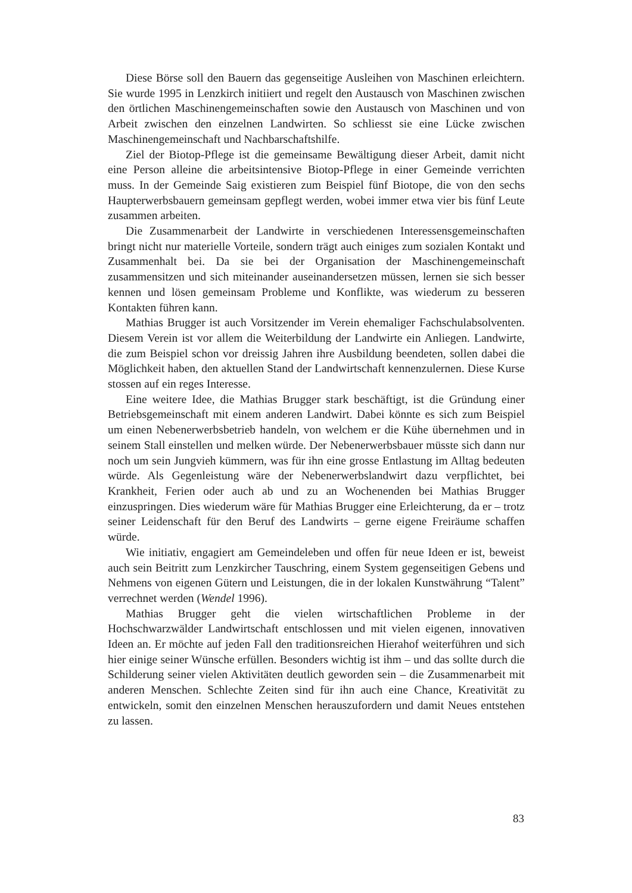Diese Börse soll den Bauern das gegenseitige Ausleihen von Maschinen erleichtern. Sie wurde 1995 in Lenzkirch initiiert und regelt den Austausch von Maschinen zwischen den örtlichen Maschinengemeinschaften sowie den Austausch von Maschinen und von Arbeit zwischen den einzelnen Landwirten. So schliesst sie eine Lücke zwischen Maschinengemeinschaft und Nachbarschaftshilfe.
Ziel der Biotop-Pflege ist die gemeinsame Bewältigung dieser Arbeit, damit nicht eine Person alleine die arbeitsintensive Biotop-Pflege in einer Gemeinde verrichten muss. In der Gemeinde Saig existieren zum Beispiel fünf Biotope, die von den sechs Haupterwerbsbauern gemeinsam gepflegt werden, wobei immer etwa vier bis fünf Leute zusammen arbeiten.
Die Zusammenarbeit der Landwirte in verschiedenen Interessensgemeinschaften bringt nicht nur materielle Vorteile, sondern trägt auch einiges zum sozialen Kontakt und Zusammenhalt bei. Da sie bei der Organisation der Maschinengemeinschaft zusammensitzen und sich miteinander auseinandersetzen müssen, lernen sie sich besser kennen und lösen gemeinsam Probleme und Konflikte, was wiederum zu besseren Kontakten führen kann.
Mathias Brugger ist auch Vorsitzender im Verein ehemaliger Fachschulabsolventen. Diesem Verein ist vor allem die Weiterbildung der Landwirte ein Anliegen. Landwirte, die zum Beispiel schon vor dreissig Jahren ihre Ausbildung beendeten, sollen dabei die Möglichkeit haben, den aktuellen Stand der Landwirtschaft kennenzulernen. Diese Kurse stossen auf ein reges Interesse.
Eine weitere Idee, die Mathias Brugger stark beschäftigt, ist die Gründung einer Betriebsgemeinschaft mit einem anderen Landwirt. Dabei könnte es sich zum Beispiel um einen Nebenerwerbsbetrieb handeln, von welchem er die Kühe übernehmen und in seinem Stall einstellen und melken würde. Der Nebenerwerbsbauer müsste sich dann nur noch um sein Jungvieh kümmern, was für ihn eine grosse Entlastung im Alltag bedeuten würde. Als Gegenleistung wäre der Nebenerwerbslandwirt dazu verpflichtet, bei Krankheit, Ferien oder auch ab und zu an Wochenenden bei Mathias Brugger einzuspringen. Dies wiederum wäre für Mathias Brugger eine Erleichterung, da er – trotz seiner Leidenschaft für den Beruf des Landwirts – gerne eigene Freiräume schaffen würde.
Wie initiativ, engagiert am Gemeindeleben und offen für neue Ideen er ist, beweist auch sein Beitritt zum Lenzkircher Tauschring, einem System gegenseitigen Gebens und Nehmens von eigenen Gütern und Leistungen, die in der lokalen Kunstwährung “Talent” verrechnet werden (Wendel 1996).
Mathias Brugger geht die vielen wirtschaftlichen Probleme in der Hochschwarzwälder Landwirtschaft entschlossen und mit vielen eigenen, innovativen Ideen an. Er möchte auf jeden Fall den traditionsreichen Hierahof weiterführen und sich hier einige seiner Wünsche erfüllen. Besonders wichtig ist ihm – und das sollte durch die Schilderung seiner vielen Aktivitäten deutlich geworden sein – die Zusammenarbeit mit anderen Menschen. Schlechte Zeiten sind für ihn auch eine Chance, Kreativität zu entwickeln, somit den einzelnen Menschen herauszufordern und damit Neues entstehen zu lassen.
83